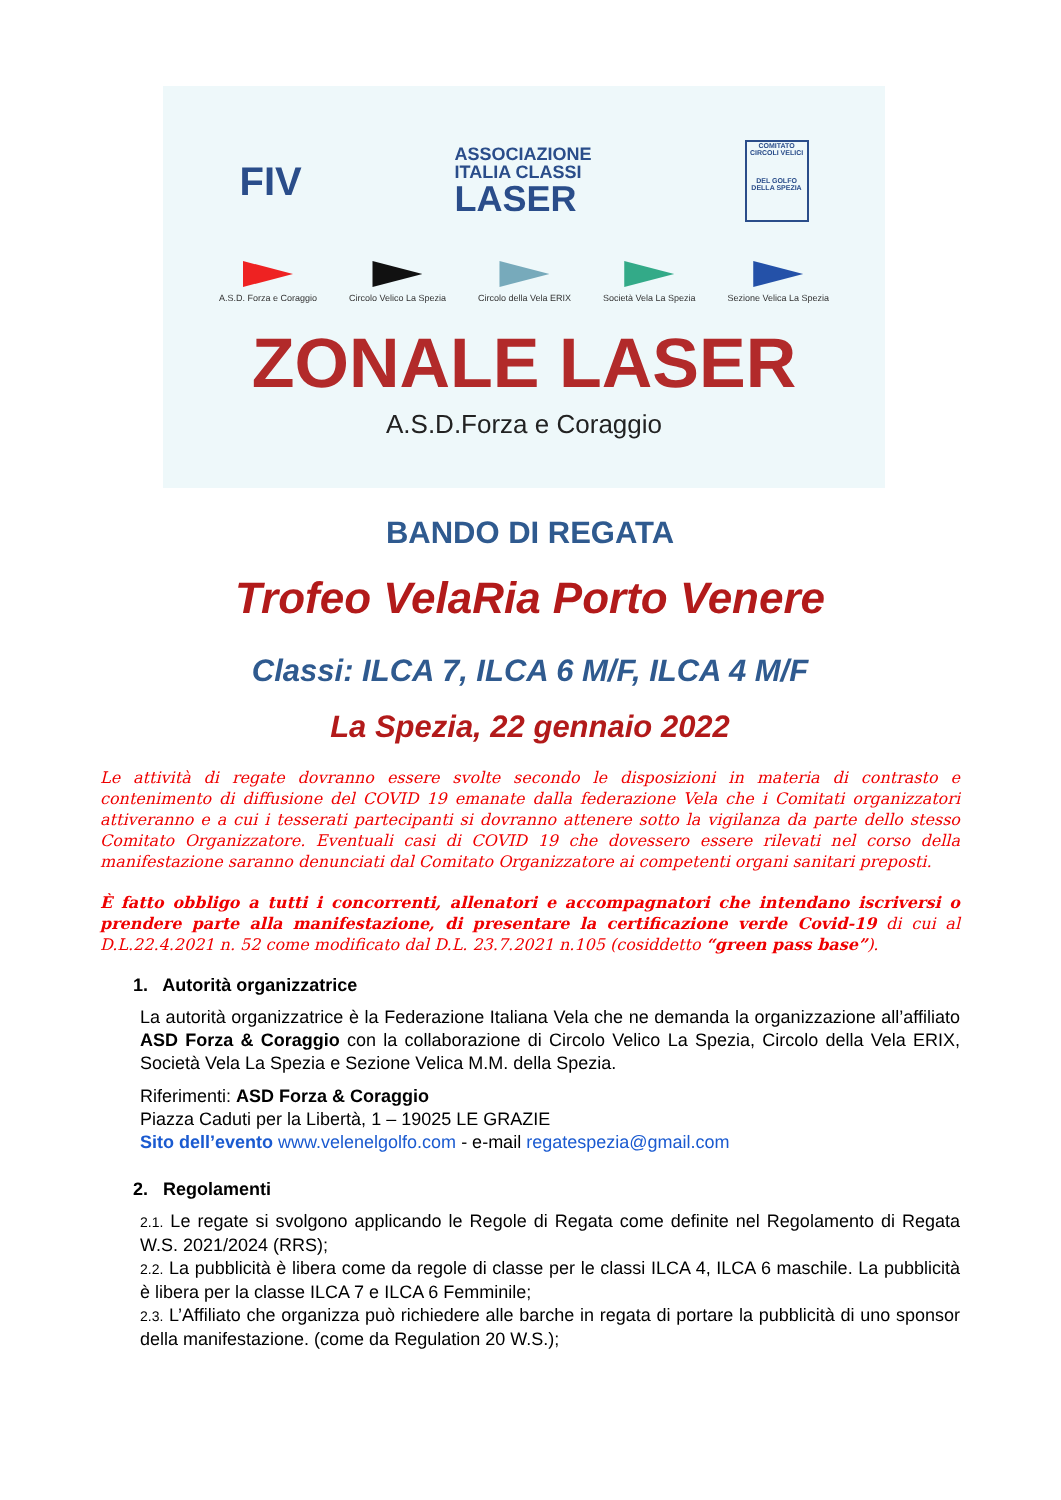FIV
ASSOCIAZIONE
ITALIA CLASSI
LASER
COMITATO CIRCOLI VELICI
DEL GOLFO DELLA SPEZIA
A.S.D. Forza e Coraggio Circolo Velico La Spezia Circolo della Vela ERIX Società Vela La Spezia Sezione Velica La Spezia
ZONALE LASER
A.S.D.Forza e Coraggio
BANDO DI REGATA
Trofeo VelaRia Porto Venere
Classi: ILCA 7, ILCA 6 M/F, ILCA 4 M/F
La Spezia, 22 gennaio 2022
Le attività di regate dovranno essere svolte secondo le disposizioni in materia di contrasto e contenimento di diffusione del COVID 19 emanate dalla federazione Vela che i Comitati organizzatori attiveranno e a cui i tesserati partecipanti si dovranno attenere sotto la vigilanza da parte dello stesso Comitato Organizzatore. Eventuali casi di COVID 19 che dovessero essere rilevati nel corso della manifestazione saranno denunciati dal Comitato Organizzatore ai competenti organi sanitari preposti.
È fatto obbligo a tutti i concorrenti, allenatori e accompagnatori che intendano iscriversi o prendere parte alla manifestazione, di presentare la certificazione verde Covid-19 di cui al D.L.22.4.2021 n. 52 come modificato dal D.L. 23.7.2021 n.105 (cosiddetto “green pass base”).
1. Autorità organizzatrice
La autorità organizzatrice è la Federazione Italiana Vela che ne demanda la organizzazione all’affiliato ASD Forza & Coraggio con la collaborazione di Circolo Velico La Spezia, Circolo della Vela ERIX, Società Vela La Spezia e Sezione Velica M.M. della Spezia.
Riferimenti: ASD Forza & Coraggio
Piazza Caduti per la Libertà, 1 – 19025 LE GRAZIE
Sito dell’evento www.velenelgolfo.com - e-mail regatespezia@gmail.com
2. Regolamenti
2.1. Le regate si svolgono applicando le Regole di Regata come definite nel Regolamento di Regata W.S. 2021/2024 (RRS);
2.2. La pubblicità è libera come da regole di classe per le classi ILCA 4, ILCA 6 maschile. La pubblicità è libera per la classe ILCA 7 e ILCA 6 Femminile;
2.3. L’Affiliato che organizza può richiedere alle barche in regata di portare la pubblicità di uno sponsor della manifestazione. (come da Regulation 20 W.S.);